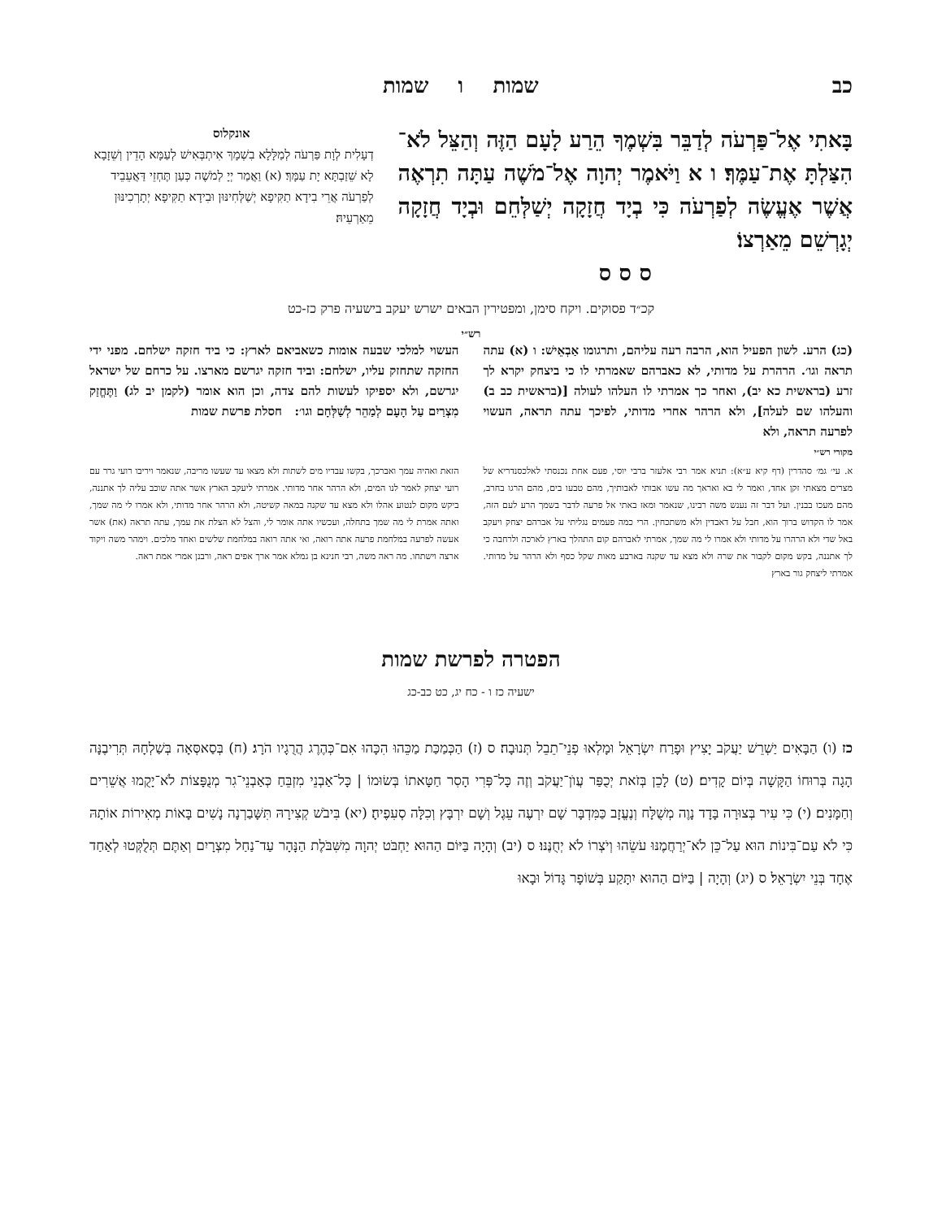כב שמות ו שמות
בָּאתִי אֶל־פַּרְעֹה לְדַבֵּר בִּשְׁמֶךָ הֵרַע לָעָם הַזֶּה וְהַצֵּל לֹא־הִצַּלְתָּ אֶת־עַמֶּךָ׃ ו א וַיֹּאמֶר יְהוָה אֶל־מֹשֶׁה עַתָּה תִרְאֶה אֲשֶׁר אֶעֱשֶׂה לְפַרְעֹה כִּי בְיָד חֲזָקָה יְשַׁלְּחֵם וּבְיָד חֲזָקָה יְגָרְשֵׁם מֵאַרְצוֹ׃
ס ס ס
אונקלוס
דְעָלִית לְוָת פַּרְעֹה לְמַלָּלָא בִשְׁמָךְ אִיתְבְּאִישׁ לְעַמָּא הָדֵין וְשֵׁזָבָא לָא שֵׁזַבְתָּא יָת עַמָּךְ׃ (א) וַאֲמַר יְיָ לְמֹשֶׁה כְּעַן תֶּחְזֵי דַּאֲעֵבֵיד לְפַרְעֹה אֲרֵי בִידָא תַקִּיפָא יְשַׁלְּחִינּוּן וּבִידָא תַקִּיפָא יְתָרְכִינּוּן מֵאַרְעֵיהּ׃
קכ״ד פסוקים. ויקח סימן, ומפטירין הבאים ישרש יעקב בישעיה פרק כז-כט
רש״י
(כג) הרע. לשון הפעיל הוא, הרבה רעה עליהם, ותרגומו אַבְאֵישׁ: ו (א) עתה תראה וגו׳. הרהרת על מדותי, לא כאברהם שאמרתי לו כי ביצחק יקרא לך זרע (בראשית כא יב), ואחר כך אמרתי לו העלהו לעולה [(בראשית כב ב) והעלהו שם לעלה], ולא הרהר אחרי מדותי, לפיכך עתה תראה, העשוי לפרעה תראה, ולא
העשוי למלכי שבעה אומות כשאביאם לארץ: כי ביד חזקה ישלחם. מפני ידי החזקה שתחזק עליו, ישלחם: וביד חזקה יגרשם מארצו. על כרחם של ישראל יגרשם, ולא יספיקו לעשות להם צדה, וכן הוא אומר (לקמן יב לג) וַתֶּחֱזַק מִצְרַיִם עַל הָעָם לְמַהֵר לְשַׁלְּחָם וגו׳: חסלת פרשת שמות
מקורי רש״י
א. עי׳ גמ׳ סהדרין (דף קיא ע״א): תניא אמר רבי אלעזר ברבי יוסי, פעם אחת נכנסתי לאלכסנדריא של מצרים מצאתי זקן אחד, ואמר לי בא ואראך מה עשו אבותי לאבותיך, מהם טבעו בים, מהם הרגו בחרב, מהם מעכו בבנין. ועל דבר זה נענש משה רבינו, שנאמר ומאז באתי אל פרעה לדבר בשמך הרע לעם הזה, אמר לו הקדוש ברוך הוא, חבל על דאבדין ולא משתכחין. הרי כמה פעמים נגליתי על אברהם יצחק ויעקב באל שדי ולא הרהרו על מדותי ולא אמרו לי מה שמך, אמרתי לאברהם קום התהלך בארץ לארכה ולרחבה כי לך אתננה, בקש מקום לקבור את שרה ולא מצא עד שקנה בארבע מאות שקל כסף ולא הרהר על מדותי. אמרתי ליצחק גור בארץ
הזאת ואהיה עמך ואברכך, בקשו עבדיו מים לשתות ולא מצאו עד שעשו מריבה, שנאמר ויריבו רועי גרר עם רועי יצחק לאמר לנו המים, ולא הרהר אחר מדותי. אמרתי ליעקב הארץ אשר אתה שוכב עליה לך אתננה, ביקש מקום לנטוע אהלו ולא מצא עד שקנה במאה קשיטה, ולא הרהר אחר מדותי, ולא אמרו לי מה שמך, ואתה אמרת לי מה שמך בתחלה, ועכשיו אתה אומר לי, והצל לא הצלת את עמך, עתה תראה (את) אשר אעשה לפרעה במלחמת פרעה אתה רואה, ואי אתה רואה במלחמת שלשים ואחד מלכים. וימהר משה ויקוד ארצה וישתחו. מה ראה משה, רבי חנינא בן גמלא אמר ארך אפים ראה, ורבנן אמרי אמת ראה.
הפטרה לפרשת שמות
ישעיה כז ו - כח יג, כט כב-כג
כז (ו) הַבָּאִים יַשְׁרֵשׁ יַעֲקֹב יָצִיץ וּפָרַח יִשְׂרָאֵל וּמָלְאוּ פְנֵי־תֵבֵל תְּנוּבָה׃ ס (ז) הַכְּמַכַּת מַכֵּהוּ הִכָּהוּ אִם־כְּהֶרֶג הֲרֻגָיו הֹרָג׃ (ח) בְּסַאסְּאָה בְּשַׁלְחָהּ תְּרִיבֶנָּה הָגָה בְּרוּחוֹ הַקָּשָׁה בְּיוֹם קָדִים׃ (ט) לָכֵן בְּזֹאת יְכֻפַּר עֲוֺן־יַעֲקֹב וְזֶה כָּל־פְּרִי הָסִר חַטָּאתוֹ בְּשׂוּמוֹ | כָּל־אַבְנֵי מִזְבֵּחַ כְּאַבְנֵי־גִר מְנֻפָּצוֹת לֹא־יָקֻמוּ אֲשֵׁרִים וְחַמָּנִים׃ (י) כִּי עִיר בְּצוּרָה בָּדָד נָוֶה מְשֻׁלָּח וְנֶעֱזָב כַּמִּדְבָּר שָׁם יִרְעֶה עֵגֶל וְשָׁם יִרְבָּץ וְכִלָּה סְעִפֶיהָ׃ (יא) בִּיבֹשׁ קְצִירָהּ תִּשָּׁבַרְנָה נָשִׁים בָּאוֹת מְאִירוֹת אוֹתָהּ כִּי לֹא עַם־בִּינוֹת הוּא עַל־כֵּן לֹא־יְרַחֲמֶנּוּ עֹשֵׂהוּ וְיֹצְרוֹ לֹא יְחֻנֶּנּוּ׃ ס (יב) וְהָיָה בַּיּוֹם הַהוּא יַחְבֹּט יְהוָה מִשִּׁבֹּלֶת הַנָּהָר עַד־נַחַל מִצְרָיִם וְאַתֶּם תְּלֻקְּטוּ לְאַחַד אֶחָד בְּנֵי יִשְׂרָאֵל׃ ס (יג) וְהָיָה | בַּיּוֹם הַהוּא יִתָּקַע בְּשׁוֹפָר גָּדוֹל וּבָאוּ